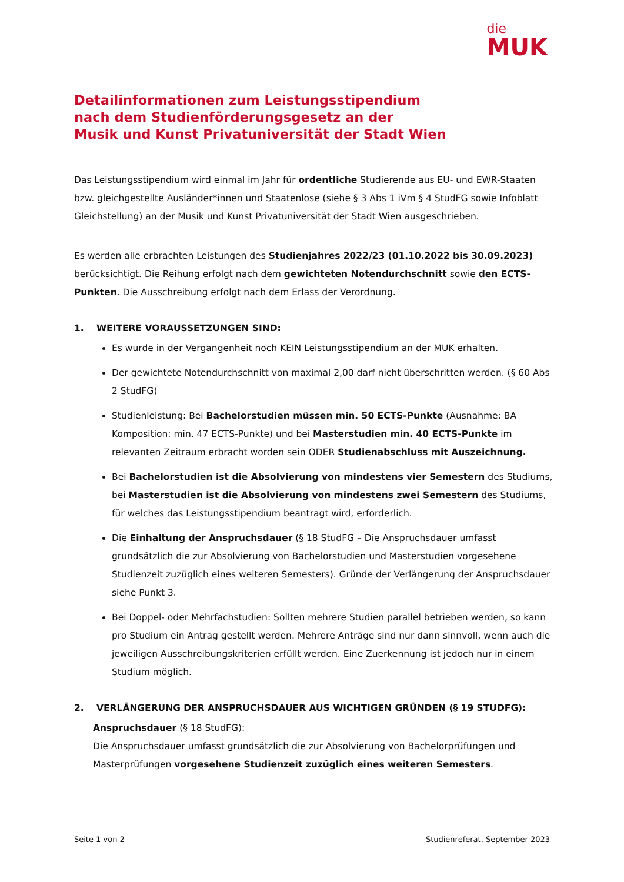die
MUK
Detailinformationen zum Leistungsstipendium
nach dem Studienförderungsgesetz an der
Musik und Kunst Privatuniversität der Stadt Wien
Das Leistungsstipendium wird einmal im Jahr für ordentliche Studierende aus EU- und EWR-Staaten bzw. gleichgestellte Ausländer*innen und Staatenlose (siehe § 3 Abs 1 iVm § 4 StudFG sowie Infoblatt Gleichstellung) an der Musik und Kunst Privatuniversität der Stadt Wien ausgeschrieben.
Es werden alle erbrachten Leistungen des Studienjahres 2022/23 (01.10.2022 bis 30.09.2023) berücksichtigt. Die Reihung erfolgt nach dem gewichteten Notendurchschnitt sowie den ECTS-Punkten. Die Ausschreibung erfolgt nach dem Erlass der Verordnung.
1. WEITERE VORAUSSETZUNGEN SIND:
Es wurde in der Vergangenheit noch KEIN Leistungsstipendium an der MUK erhalten.
Der gewichtete Notendurchschnitt von maximal 2,00 darf nicht überschritten werden. (§ 60 Abs 2 StudFG)
Studienleistung: Bei Bachelorstudien müssen min. 50 ECTS-Punkte (Ausnahme: BA Komposition: min. 47 ECTS-Punkte) und bei Masterstudien min. 40 ECTS-Punkte im relevanten Zeitraum erbracht worden sein ODER Studienabschluss mit Auszeichnung.
Bei Bachelorstudien ist die Absolvierung von mindestens vier Semestern des Studiums, bei Masterstudien ist die Absolvierung von mindestens zwei Semestern des Studiums, für welches das Leistungsstipendium beantragt wird, erforderlich.
Die Einhaltung der Anspruchsdauer (§ 18 StudFG – Die Anspruchsdauer umfasst grundsätzlich die zur Absolvierung von Bachelorstudien und Masterstudien vorgesehene Studienzeit zuzüglich eines weiteren Semesters). Gründe der Verlängerung der Anspruchsdauer siehe Punkt 3.
Bei Doppel- oder Mehrfachstudien: Sollten mehrere Studien parallel betrieben werden, so kann pro Studium ein Antrag gestellt werden. Mehrere Anträge sind nur dann sinnvoll, wenn auch die jeweiligen Ausschreibungskriterien erfüllt werden. Eine Zuerkennung ist jedoch nur in einem Studium möglich.
2. VERLÄNGERUNG DER ANSPRUCHSDAUER AUS WICHTIGEN GRÜNDEN (§ 19 STUDFG):
Anspruchsdauer (§ 18 StudFG):
Die Anspruchsdauer umfasst grundsätzlich die zur Absolvierung von Bachelorprüfungen und Masterprüfungen vorgesehene Studienzeit zuzüglich eines weiteren Semesters.
Seite 1 von 2 Studienreferat, September 2023